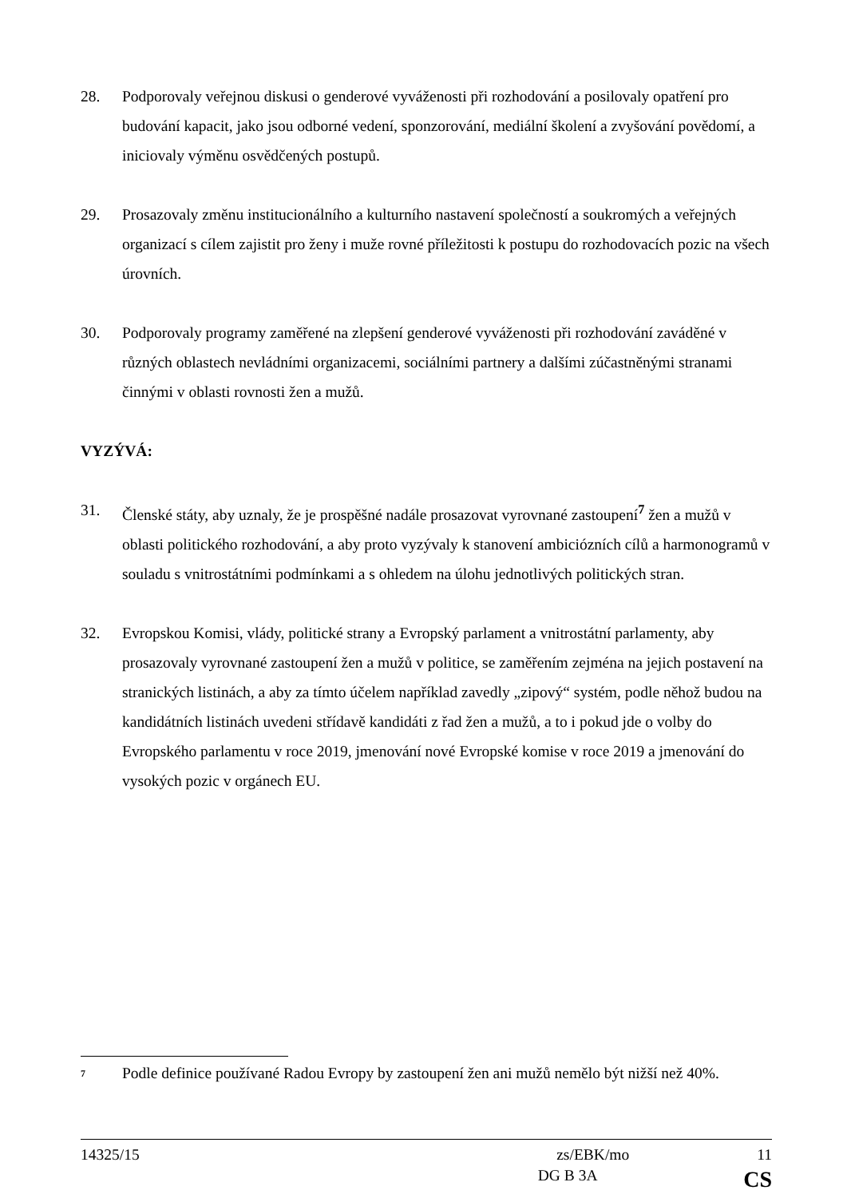28. Podporovaly veřejnou diskusi o genderové vyváženosti při rozhodování a posilovaly opatření pro budování kapacit, jako jsou odborné vedení, sponzorování, mediální školení a zvyšování povědomí, a iniciovaly výměnu osvědčených postupů.
29. Prosazovaly změnu institucionálního a kulturního nastavení společností a soukromých a veřejných organizací s cílem zajistit pro ženy i muže rovné příležitosti k postupu do rozhodovacích pozic na všech úrovních.
30. Podporovaly programy zaměřené na zlepšení genderové vyváženosti při rozhodování zaváděné v různých oblastech nevládními organizacemi, sociálními partnery a dalšími zúčastněnými stranami činnými v oblasti rovnosti žen a mužů.
VYZÝVÁ:
31. Členské státy, aby uznaly, že je prospěšné nadále prosazovat vyrovnané zastoupení<sup>7</sup> žen a mužů v oblasti politického rozhodování, a aby proto vyzývaly k stanovení ambiciózních cílů a harmonogramů v souladu s vnitrostátními podmínkami a s ohledem na úlohu jednotlivých politických stran.
32. Evropskou Komisi, vlády, politické strany a Evropský parlament a vnitrostátní parlamenty, aby prosazovaly vyrovnané zastoupení žen a mužů v politice, se zaměřením zejména na jejich postavení na stranických listinách, a aby za tímto účelem například zavedly „zipový“ systém, podle něhož budou na kandidátních listinách uvedeni střídavě kandidáti z řad žen a mužů, a to i pokud jde o volby do Evropského parlamentu v roce 2019, jmenování nové Evropské komise v roce 2019 a jmenování do vysokých pozic v orgánech EU.
<sup>7</sup>
Podle definice používané Radou Evropy by zastoupení žen ani mužů nemělo být nižší než 40%.
14325/15 zs/EBK/mo 11
DG B 3A CS